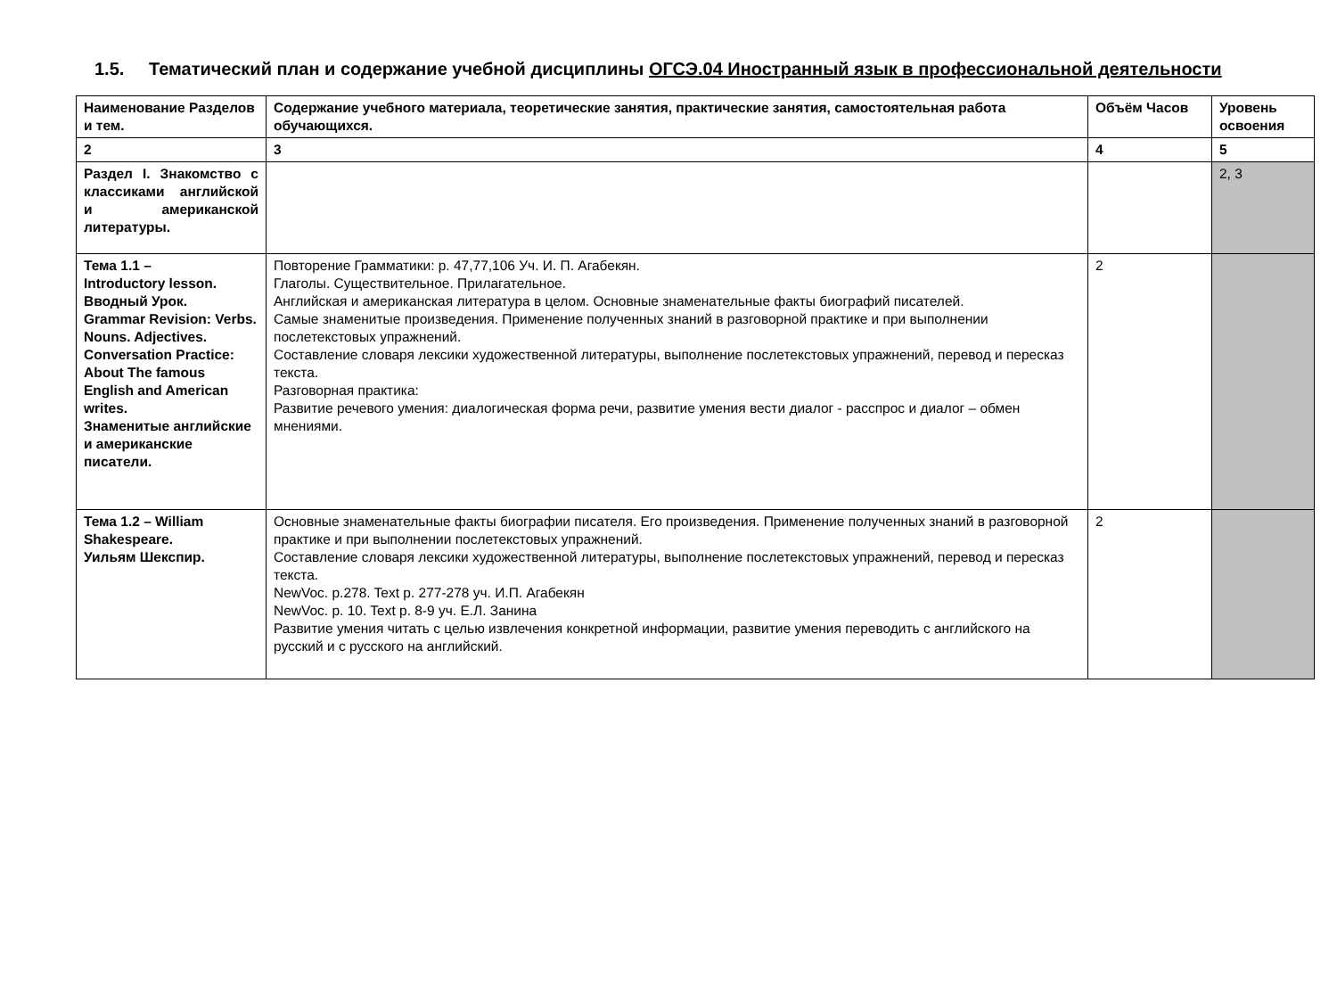1.5. Тематический план и содержание учебной дисциплины ОГСЭ.04 Иностранный язык в профессиональной деятельности
| Наименование Разделов и тем. | Содержание учебного материала, теоретические занятия, практические занятия, самостоятельная работа обучающихся. | Объём Часов | Уровень освоения |
| --- | --- | --- | --- |
| 2 | 3 | 4 | 5 |
| Раздел I. Знакомство с классиками английской и американской литературы. | | | 2, 3 |
| Тема 1.1 – Introductory lesson. Вводный Урок. Grammar Revision: Verbs. Nouns. Adjectives. Conversation Practice: About The famous English and American writes. Знаменитые английские и американские писатели. | Повторение Грамматики: p. 47,77,106 Уч. И. П. Агабекян. Глаголы. Существительное. Прилагательное. Английская и американская литература в целом. Основные знаменательные факты биографий писателей. Самые знаменитые произведения. Применение полученных знаний в разговорной практике и при выполнении послетекстовых упражнений. Составление словаря лексики художественной литературы, выполнение послетекстовых упражнений, перевод и пересказ текста. Разговорная практика: Развитие речевого умения: диалогическая форма речи, развитие умения вести диалог - расспрос и диалог – обмен мнениями. | 2 | |
| Тема 1.2 – William Shakespeare. Уильям Шекспир. | Основные знаменательные факты биографии писателя. Его произведения. Применение полученных знаний в разговорной практике и при выполнении послетекстовых упражнений. Составление словаря лексики художественной литературы, выполнение послетекстовых упражнений, перевод и пересказ текста. NewVoc. p.278. Text p. 277-278 уч. И.П. Агабекян NewVoc. p. 10. Text p. 8-9 уч. Е.Л. Занина Развитие умения читать с целью извлечения конкретной информации, развитие умения переводить с английского на русский и с русского на английский. | 2 | |